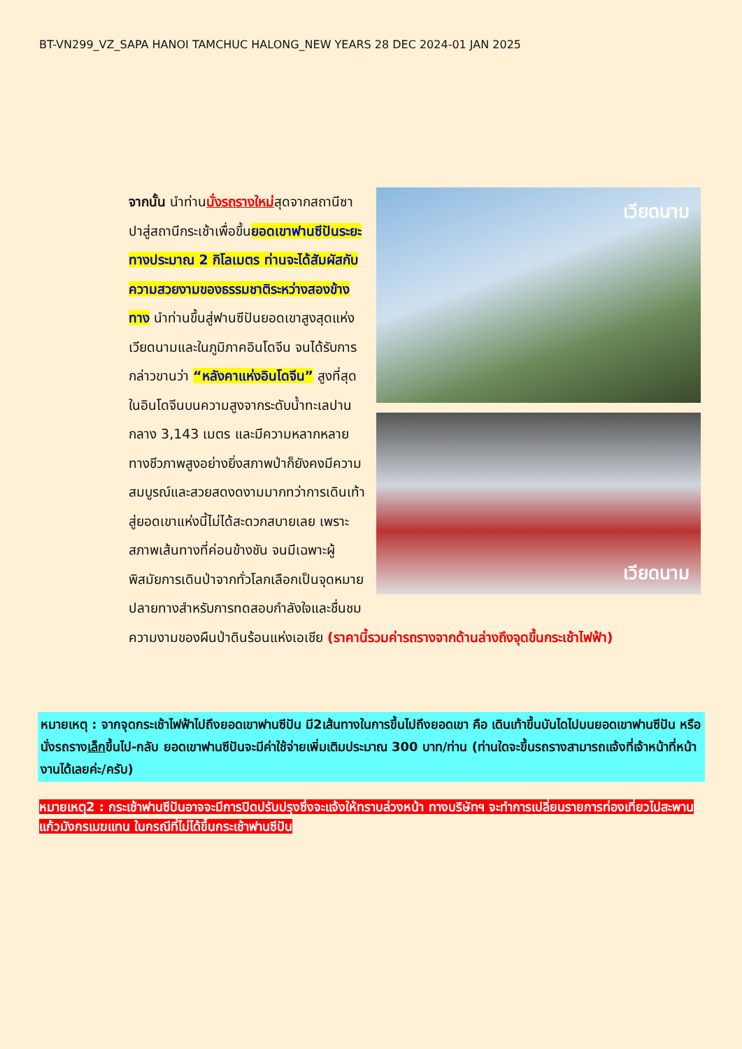BT-VN299_VZ_SAPA HANOI TAMCHUC HALONG_NEW YEARS 28 DEC 2024-01 JAN 2025
เวียดนาม
เวียดนาม
จากนั้น นำท่านนั่งรถรางใหม่สุดจากสถานีซาปาสู่สถานีกระเช้าเพื่อขึ้นยอดเขาฟานซีปันระยะทางประมาณ 2 กิโลเมตร ท่านจะได้สัมผัสกับความสวยงามของธรรมชาติระหว่างสองข้างทาง นำท่านขึ้นสู่ฟานซีปันยอดเขาสูงสุดแห่งเวียดนามและในภูมิภาคอินโดจีน จนได้รับการกล่าวขานว่า “หลังคาแห่งอินโดจีน” สูงที่สุดในอินโดจีนบนความสูงจากระดับน้ำทะเลปานกลาง 3,143 เมตร และมีความหลากหลายทางชีวภาพสูงอย่างยิ่งสภาพป่าก็ยังคงมีความสมบูรณ์และสวยสดงดงามมากทว่าการเดินเท้าสู่ยอดเขาแห่งนี้ไม่ได้สะดวกสบายเลย เพราะสภาพเส้นทางที่ค่อนข้างชัน จนมีเฉพาะผู้พิสมัยการเดินป่าจากทั่วโลกเลือกเป็นจุดหมายปลายทางสำหรับการทดสอบกำลังใจและชื่นชมความงามของผืนป่าดินร้อนแห่งเอเชีย (ราคานี้รวมค่ารถรางจากด้านล่างถึงจุดขึ้นกระเช้าไฟฟ้า)
หมายเหตุ : จากจุดกระเช้าไฟฟ้าไปถึงยอดเขาฟานซีปัน มี2เส้นทางในการขึ้นไปถึงยอดเขา คือ เดินเท้าขึ้นบันไดไปบนยอดเขาฟานซีปัน หรือ นั่งรถรางเล็กขึ้นไป-กลับ ยอดเขาฟานซีปันจะมีค่าใช้จ่ายเพิ่มเติมประมาณ 300 บาท/ท่าน (ท่านใดจะขึ้นรถรางสามารถแจ้งที่เจ้าหน้าที่หน้างานได้เลยค่ะ/ครับ)
หมายเหตุ2 : กระเช้าฟานซีปันอาจจะมีการปิดปรับปรุงซึ่งจะแจ้งให้ทราบล่วงหน้า ทางบริษัทฯ จะทำการเปลี่ยนรายการท่องเที่ยวไปสะพานแก้วมังกรเมฆแทน ในกรณีที่ไม่ได้ขึ้นกระเช้าฟานซีปัน